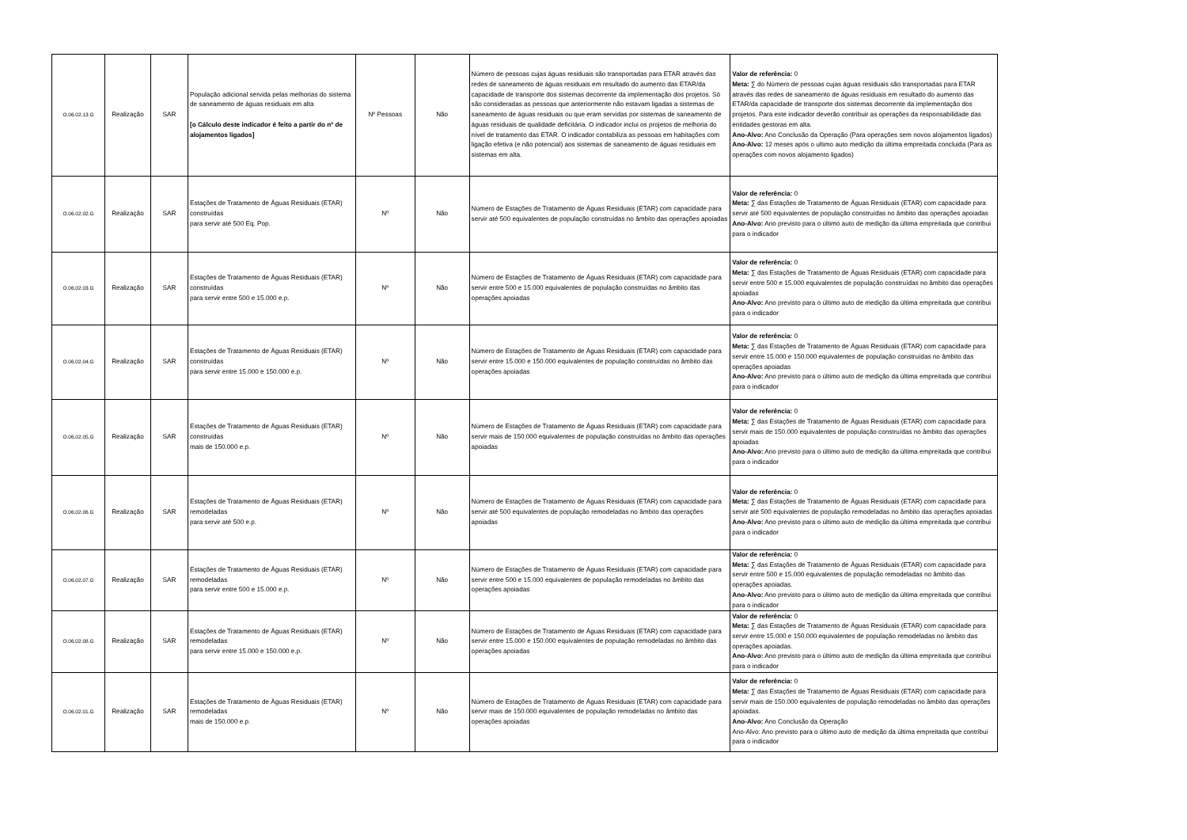| O.06.02.13.G | Realização | SAR | População adicional servida pelas melhorias do sistema de saneamento de águas residuais em alta [o Cálculo deste indicador é feito a partir do nº de alojamentos ligados] | Nº Pessoas | Não | Número de pessoas cujas águas residuais são transportadas para ETAR através das redes de saneamento de águas residuais em resultado do aumento das ETAR/da capacidade de transporte dos sistemas decorrente da implementação dos projetos. Só são consideradas as pessoas que anteriormente não estavam ligadas a sistemas de saneamento de águas residuais ou que eram servidas por sistemas de saneamento de águas residuais de qualidade deficitária. O indicador inclui os projetos de melhoria do nível de tratamento das ETAR. O indicador contabiliza as pessoas em habitações com ligação efetiva (e não potencial) aos sistemas de saneamento de águas residuais em sistemas em alta. | Valor de referência: 0 Meta: ∑ do Número de pessoas cujas águas residuais são transportadas para ETAR através das redes de saneamento de águas residuais em resultado do aumento das ETAR/da capacidade de transporte dos sistemas decorrente da implementação dos projetos. Para este indicador deverão contribuir as operações da responsabilidade das entidades gestoras em alta. Ano-Alvo: Ano Conclusão da Operação (Para operações sem novos alojamentos ligados) Ano-Alvo: 12 meses após o ultimo auto medição da última empreitada concluida (Para as operações com novos alojamento ligados) |
| O.06.02.02.G | Realização | SAR | Estações de Tratamento de Águas Residuais (ETAR) construídas para servir até 500 Eq. Pop. | Nº | Não | Número de Estações de Tratamento de Águas Residuais (ETAR) com capacidade para servir até 500 equivalentes de população construídas no âmbito das operações apoiadas | Valor de referência: 0 Meta: ∑ das Estações de Tratamento de Águas Residuais (ETAR) com capacidade para servir até 500 equivalentes de população construídas no âmbito das operações apoiadas Ano-Alvo: Ano previsto para o último auto de medição da última empreitada que contribui para o indicador |
| O.06.02.03.G | Realização | SAR | Estações de Tratamento de Águas Residuais (ETAR) construídas para servir entre 500 e 15.000 e.p. | Nº | Não | Número de Estações de Tratamento de Águas Residuais (ETAR) com capacidade para servir entre 500 e 15.000 equivalentes de população construídas no âmbito das operações apoiadas | Valor de referência: 0 Meta: ∑ das Estações de Tratamento de Águas Residuais (ETAR) com capacidade para servir entre 500 e 15.000 equivalentes de população construídas no âmbito das operações apoiadas Ano-Alvo: Ano previsto para o último auto de medição da última empreitada que contribui para o indicador |
| O.06.02.04.G | Realização | SAR | Estações de Tratamento de Águas Residuais (ETAR) construídas para servir entre 15.000 e 150.000 e.p. | Nº | Não | Número de Estações de Tratamento de Águas Residuais (ETAR) com capacidade para servir entre 15.000 e 150.000 equivalentes de população construídas no âmbito das operações apoiadas | Valor de referência: 0 Meta: ∑ das Estações de Tratamento de Águas Residuais (ETAR) com capacidade para servir entre 15.000 e 150.000 equivalentes de população construídas no âmbito das operações apoiadas Ano-Alvo: Ano previsto para o último auto de medição da última empreitada que contribui para o indicador |
| O.06.02.05.G | Realização | SAR | Estações de Tratamento de Águas Residuais (ETAR) construídas mais de 150.000 e.p. | Nº | Não | Número de Estações de Tratamento de Águas Residuais (ETAR) com capacidade para servir mais de 150.000 equivalentes de população construídas no âmbito das operações apoiadas | Valor de referência: 0 Meta: ∑ das Estações de Tratamento de Águas Residuais (ETAR) com capacidade para servir mais de 150.000 equivalentes de população construídas no âmbito das operações apoiadas Ano-Alvo: Ano previsto para o último auto de medição da última empreitada que contribui para o indicador |
| O.06.02.06.G | Realização | SAR | Estações de Tratamento de Águas Residuais (ETAR) remodeladas para servir até 500 e.p. | Nº | Não | Número de Estações de Tratamento de Águas Residuais (ETAR) com capacidade para servir até 500 equivalentes de população remodeladas no âmbito das operações apoiadas | Valor de referência: 0 Meta: ∑ das Estações de Tratamento de Águas Residuais (ETAR) com capacidade para servir até 500 equivalentes de população remodeladas no âmbito das operações apoiadas Ano-Alvo: Ano previsto para o último auto de medição da última empreitada que contribui para o indicador |
| O.06.02.07.G | Realização | SAR | Estações de Tratamento de Águas Residuais (ETAR) remodeladas para servir entre 500 e 15.000 e.p. | Nº | Não | Número de Estações de Tratamento de Águas Residuais (ETAR) com capacidade para servir entre 500 e 15.000 equivalentes de população remodeladas no âmbito das operações apoiadas | Valor de referência: 0 Meta: ∑ das Estações de Tratamento de Águas Residuais (ETAR) com capacidade para servir entre 500 e 15.000 equivalentes de população remodeladas no âmbito das operações apoiadas. Ano-Alvo: Ano previsto para o último auto de medição da última empreitada que contribui para o indicador |
| O.06.02.08.G | Realização | SAR | Estações de Tratamento de Águas Residuais (ETAR) remodeladas para servir entre 15.000 e 150.000 e.p. | Nº | Não | Número de Estações de Tratamento de Águas Residuais (ETAR) com capacidade para servir entre 15.000 e 150.000 equivalentes de população remodeladas no âmbito das operações apoiadas | Valor de referência: 0 Meta: ∑ das Estações de Tratamento de Águas Residuais (ETAR) com capacidade para servir entre 15.000 e 150.000 equivalentes de população remodeladas no âmbito das operações apoiadas. Ano-Alvo: Ano previsto para o último auto de medição da última empreitada que contribui para o indicador |
| O.06.02.01.G | Realização | SAR | Estações de Tratamento de Águas Residuais (ETAR) remodeladas mais de 150.000 e.p. | Nº | Não | Número de Estações de Tratamento de Águas Residuais (ETAR) com capacidade para servir mais de 150.000 equivalentes de população remodeladas no âmbito das operações apoiadas | Valor de referência: 0 Meta: ∑ das Estações de Tratamento de Águas Residuais (ETAR) com capacidade para servir mais de 150.000 equivalentes de população remodeladas no âmbito das operações apoiadas. Ano-Alvo: Ano Conclusão da Operação Ano-Alvo: Ano previsto para o último auto de medição da última empreitada que contribui para o indicador |